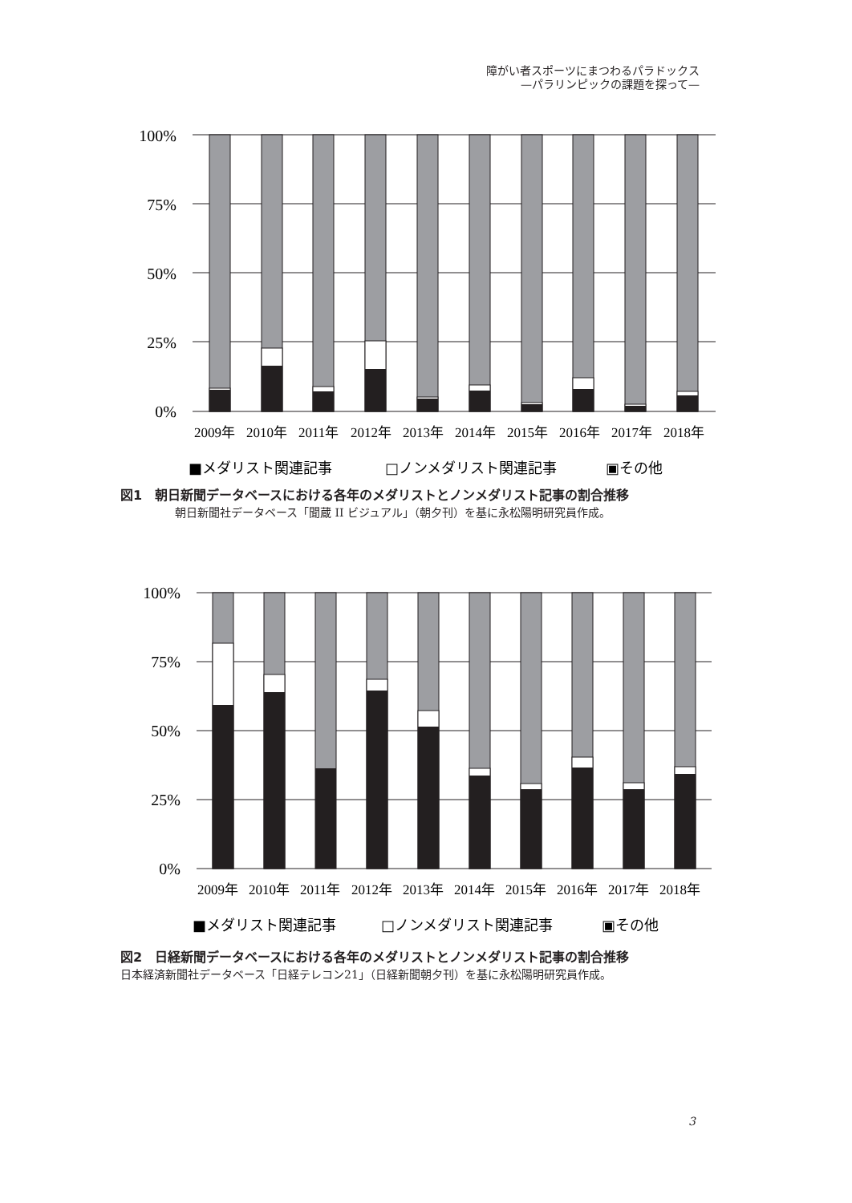障がい者スポーツにまつわるパラドックス
—パラリンピックの課題を探って—
100%
75%
50%
25%
0%
2009年
2010年
2011年
2012年
2013年
2014年
2015年
2016年
2017年
2018年
■メダリスト関連記事
□ノンメダリスト関連記事
▣その他
図1　朝日新聞データベースにおける各年のメダリストとノンメダリスト記事の割合推移
朝日新聞社データベース「聞蔵 II ビジュアル」（朝夕刊）を基に永松陽明研究員作成。
100%
75%
50%
25%
0%
2009年
2010年
2011年
2012年
2013年
2014年
2015年
2016年
2017年
2018年
■メダリスト関連記事
□ノンメダリスト関連記事
▣その他
図2　日経新聞データベースにおける各年のメダリストとノンメダリスト記事の割合推移
日本経済新聞社データベース「日経テレコン21」（日経新聞朝夕刊）を基に永松陽明研究員作成。
3